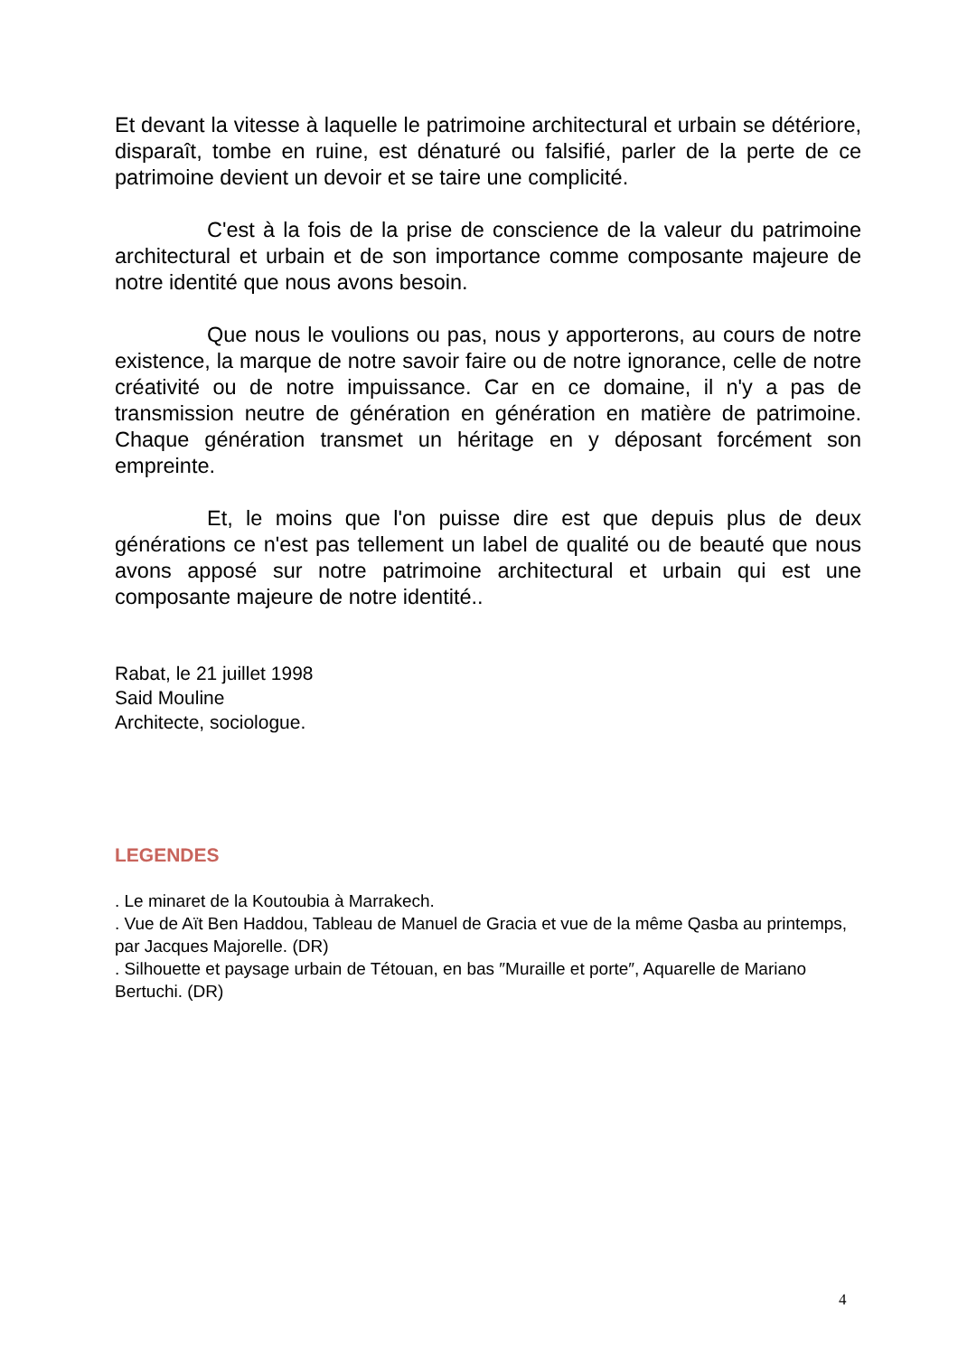Et devant la vitesse à laquelle le patrimoine architectural et urbain se détériore, disparaît, tombe en ruine, est dénaturé ou falsifié, parler de la perte de ce patrimoine devient un devoir et se taire une complicité.
C'est à la fois de la prise de conscience de la valeur du patrimoine architectural et urbain et de son importance comme composante majeure de notre identité que nous avons besoin.
Que nous le voulions ou pas, nous y apporterons, au cours de notre existence, la marque de notre savoir faire ou de notre ignorance, celle de notre créativité ou de notre impuissance. Car en ce domaine, il n'y a pas de transmission neutre de génération en génération en matière de patrimoine. Chaque génération transmet un héritage en y déposant forcément son empreinte.
Et, le moins que l'on puisse dire est que depuis plus de deux générations ce n'est pas tellement un label de qualité ou de beauté que nous avons apposé sur notre patrimoine architectural et urbain qui est une composante majeure de notre identité..
Rabat, le 21 juillet 1998
Said Mouline
Architecte, sociologue.
LEGENDES
. Le minaret de la Koutoubia à Marrakech.
. Vue de Aït Ben Haddou, Tableau de Manuel de Gracia et vue de la même Qasba au printemps, par Jacques Majorelle. (DR)
. Silhouette et paysage urbain de Tétouan, en bas ″Muraille et porte″, Aquarelle de Mariano Bertuchi. (DR)
4